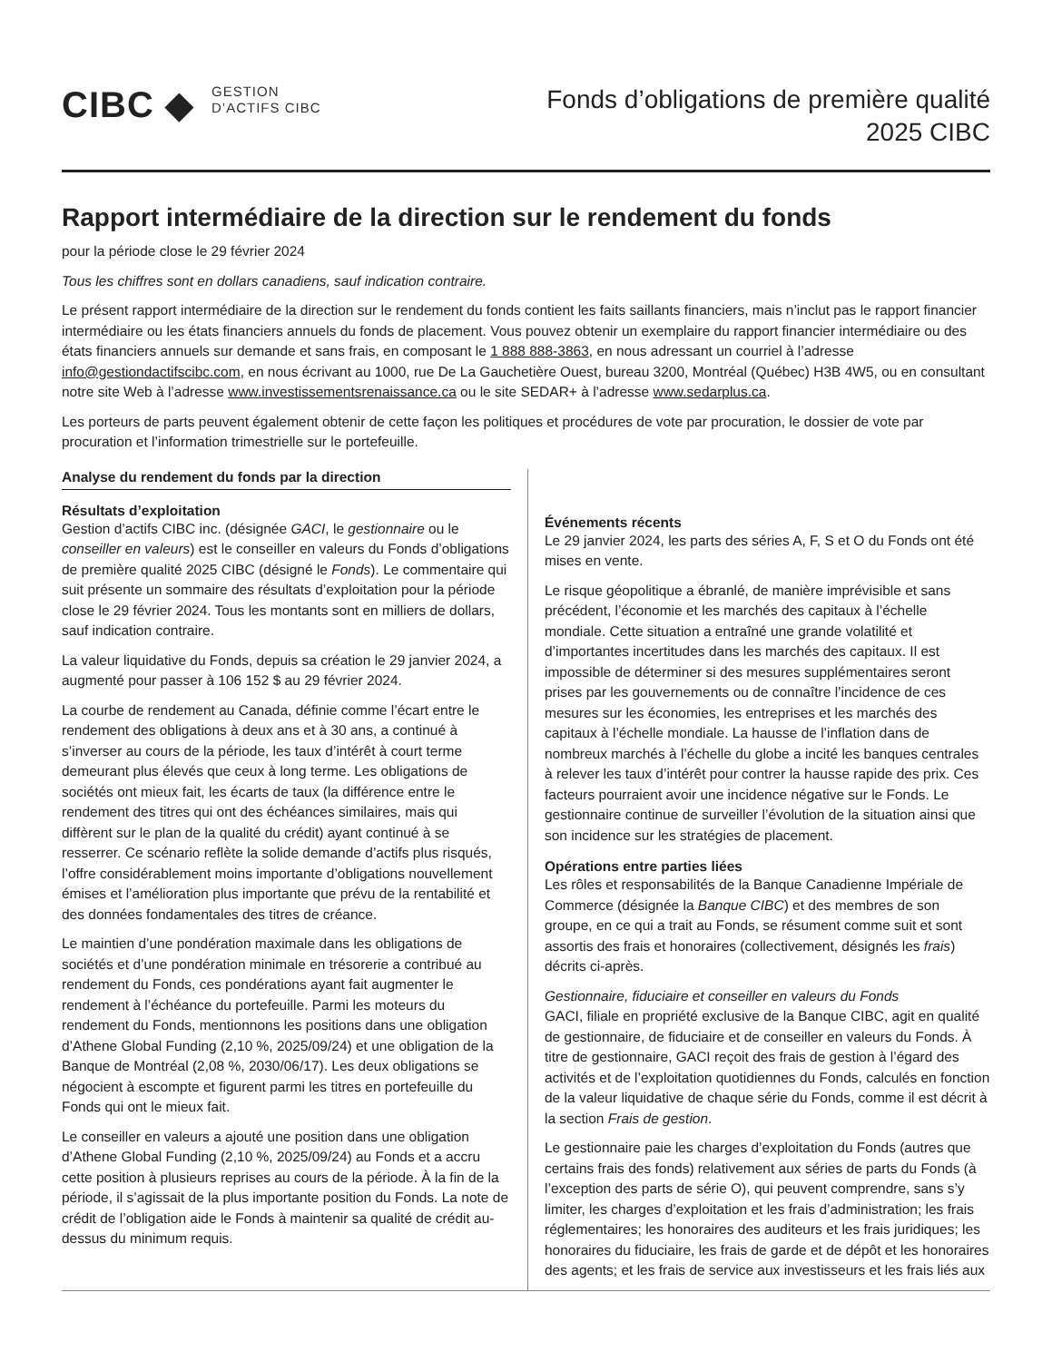CIBC ◆
GESTION
D’ACTIFS CIBC
Fonds d’obligations de première qualité
2025 CIBC
Rapport intermédiaire de la direction sur le rendement du fonds
pour la période close le 29 février 2024
Tous les chiffres sont en dollars canadiens, sauf indication contraire.
Le présent rapport intermédiaire de la direction sur le rendement du fonds contient les faits saillants financiers, mais n’inclut pas le rapport financier intermédiaire ou les états financiers annuels du fonds de placement. Vous pouvez obtenir un exemplaire du rapport financier intermédiaire ou des états financiers annuels sur demande et sans frais, en composant le 1 888 888-3863, en nous adressant un courriel à l’adresse info@gestiondactifscibc.com, en nous écrivant au 1000, rue De La Gauchetière Ouest, bureau 3200, Montréal (Québec) H3B 4W5, ou en consultant notre site Web à l’adresse www.investissementsrenaissance.ca ou le site SEDAR+ à l’adresse www.sedarplus.ca.
Les porteurs de parts peuvent également obtenir de cette façon les politiques et procédures de vote par procuration, le dossier de vote par procuration et l’information trimestrielle sur le portefeuille.
Analyse du rendement du fonds par la direction
Résultats d’exploitation
Gestion d’actifs CIBC inc. (désignée GACI, le gestionnaire ou le conseiller en valeurs) est le conseiller en valeurs du Fonds d’obligations de première qualité 2025 CIBC (désigné le Fonds). Le commentaire qui suit présente un sommaire des résultats d’exploitation pour la période close le 29 février 2024. Tous les montants sont en milliers de dollars, sauf indication contraire.
La valeur liquidative du Fonds, depuis sa création le 29 janvier 2024, a augmenté pour passer à 106 152 $ au 29 février 2024.
La courbe de rendement au Canada, définie comme l’écart entre le rendement des obligations à deux ans et à 30 ans, a continué à s’inverser au cours de la période, les taux d’intérêt à court terme demeurant plus élevés que ceux à long terme. Les obligations de sociétés ont mieux fait, les écarts de taux (la différence entre le rendement des titres qui ont des échéances similaires, mais qui diffèrent sur le plan de la qualité du crédit) ayant continué à se resserrer. Ce scénario reflète la solide demande d’actifs plus risqués, l’offre considérablement moins importante d’obligations nouvellement émises et l’amélioration plus importante que prévu de la rentabilité et des données fondamentales des titres de créance.
Le maintien d’une pondération maximale dans les obligations de sociétés et d’une pondération minimale en trésorerie a contribué au rendement du Fonds, ces pondérations ayant fait augmenter le rendement à l’échéance du portefeuille. Parmi les moteurs du rendement du Fonds, mentionnons les positions dans une obligation d’Athene Global Funding (2,10 %, 2025/09/24) et une obligation de la Banque de Montréal (2,08 %, 2030/06/17). Les deux obligations se négocient à escompte et figurent parmi les titres en portefeuille du Fonds qui ont le mieux fait.
Le conseiller en valeurs a ajouté une position dans une obligation d’Athene Global Funding (2,10 %, 2025/09/24) au Fonds et a accru cette position à plusieurs reprises au cours de la période. À la fin de la période, il s’agissait de la plus importante position du Fonds. La note de crédit de l’obligation aide le Fonds à maintenir sa qualité de crédit au-dessus du minimum requis.
Événements récents
Le 29 janvier 2024, les parts des séries A, F, S et O du Fonds ont été mises en vente.
Le risque géopolitique a ébranlé, de manière imprévisible et sans précédent, l’économie et les marchés des capitaux à l’échelle mondiale. Cette situation a entraîné une grande volatilité et d’importantes incertitudes dans les marchés des capitaux. Il est impossible de déterminer si des mesures supplémentaires seront prises par les gouvernements ou de connaître l’incidence de ces mesures sur les économies, les entreprises et les marchés des capitaux à l’échelle mondiale. La hausse de l’inflation dans de nombreux marchés à l’échelle du globe a incité les banques centrales à relever les taux d’intérêt pour contrer la hausse rapide des prix. Ces facteurs pourraient avoir une incidence négative sur le Fonds. Le gestionnaire continue de surveiller l’évolution de la situation ainsi que son incidence sur les stratégies de placement.
Opérations entre parties liées
Les rôles et responsabilités de la Banque Canadienne Impériale de Commerce (désignée la Banque CIBC) et des membres de son groupe, en ce qui a trait au Fonds, se résument comme suit et sont assortis des frais et honoraires (collectivement, désignés les frais) décrits ci-après.
Gestionnaire, fiduciaire et conseiller en valeurs du Fonds
GACI, filiale en propriété exclusive de la Banque CIBC, agit en qualité de gestionnaire, de fiduciaire et de conseiller en valeurs du Fonds. À titre de gestionnaire, GACI reçoit des frais de gestion à l’égard des activités et de l’exploitation quotidiennes du Fonds, calculés en fonction de la valeur liquidative de chaque série du Fonds, comme il est décrit à la section Frais de gestion.
Le gestionnaire paie les charges d’exploitation du Fonds (autres que certains frais des fonds) relativement aux séries de parts du Fonds (à l’exception des parts de série O), qui peuvent comprendre, sans s’y limiter, les charges d’exploitation et les frais d’administration; les frais réglementaires; les honoraires des auditeurs et les frais juridiques; les honoraires du fiduciaire, les frais de garde et de dépôt et les honoraires des agents; et les frais de service aux investisseurs et les frais liés aux